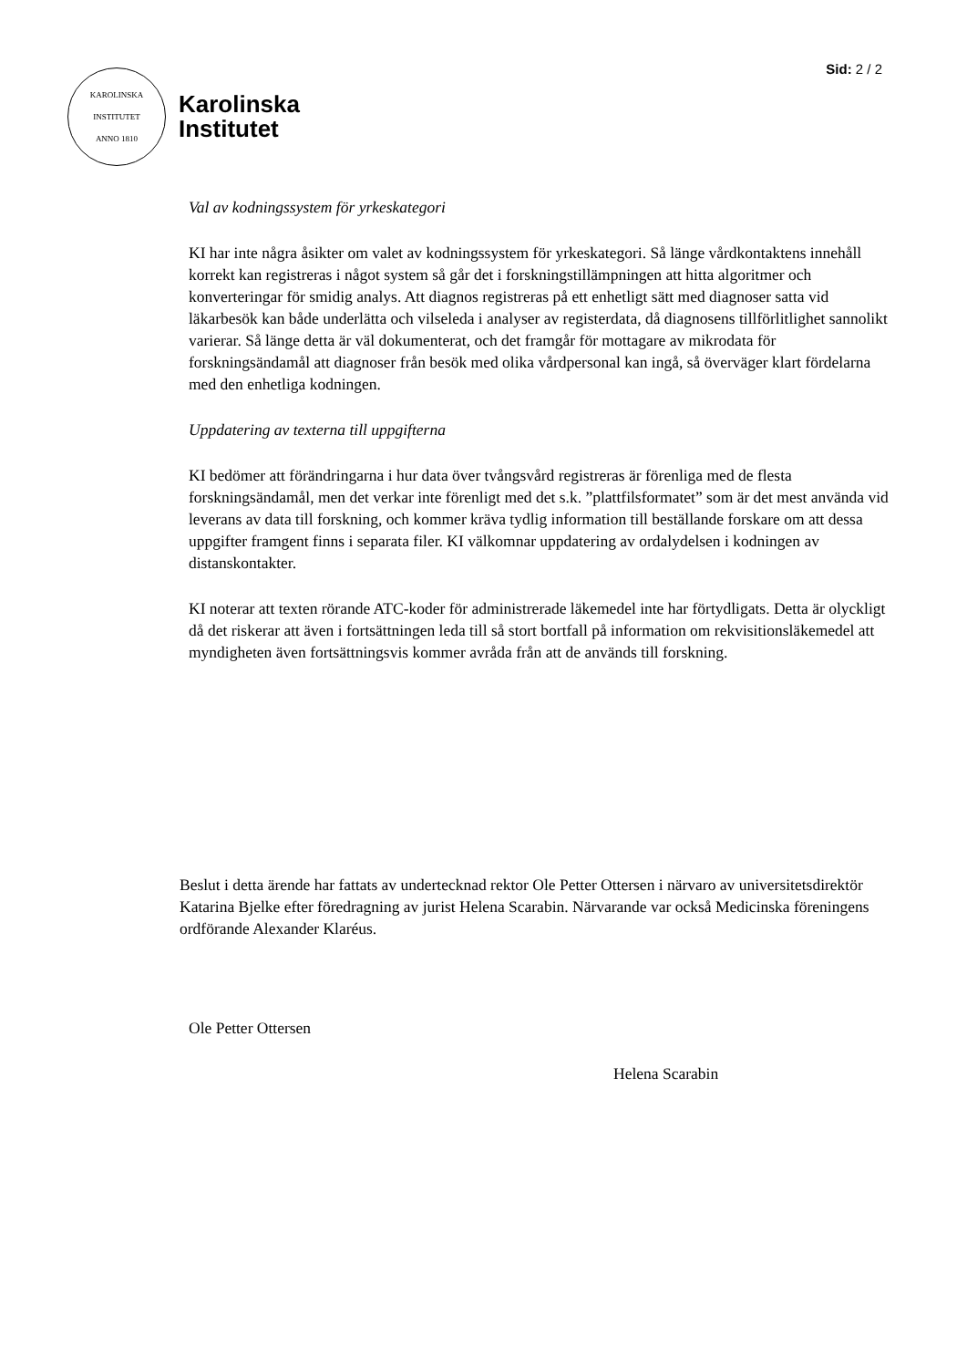Sid: 2 / 2
KAROLINSKA INSTITUTET
ANNO 1810
Karolinska
Institutet
Val av kodningssystem för yrkeskategori
KI har inte några åsikter om valet av kodningssystem för yrkeskategori. Så länge vårdkontaktens innehåll korrekt kan registreras i något system så går det i forskningstillämpningen att hitta algoritmer och konverteringar för smidig analys. Att diagnos registreras på ett enhetligt sätt med diagnoser satta vid läkarbesök kan både underlätta och vilseleda i analyser av registerdata, då diagnosens tillförlitlighet sannolikt varierar. Så länge detta är väl dokumenterat, och det framgår för mottagare av mikrodata för forskningsändamål att diagnoser från besök med olika vårdpersonal kan ingå, så överväger klart fördelarna med den enhetliga kodningen.
Uppdatering av texterna till uppgifterna
KI bedömer att förändringarna i hur data över tvångsvård registreras är förenliga med de flesta forskningsändamål, men det verkar inte förenligt med det s.k. ”plattfilsformatet” som är det mest använda vid leverans av data till forskning, och kommer kräva tydlig information till beställande forskare om att dessa uppgifter framgent finns i separata filer. KI välkomnar uppdatering av ordalydelsen i kodningen av distanskontakter.
KI noterar att texten rörande ATC-koder för administrerade läkemedel inte har förtydligats. Detta är olyckligt då det riskerar att även i fortsättningen leda till så stort bortfall på information om rekvisitionsläkemedel att myndigheten även fortsättningsvis kommer avråda från att de används till forskning.
Beslut i detta ärende har fattats av undertecknad rektor Ole Petter Ottersen i närvaro av universitetsdirektör Katarina Bjelke efter föredragning av jurist Helena Scarabin. Närvarande var också Medicinska föreningens ordförande Alexander Klaréus.
Ole Petter Ottersen
Helena Scarabin